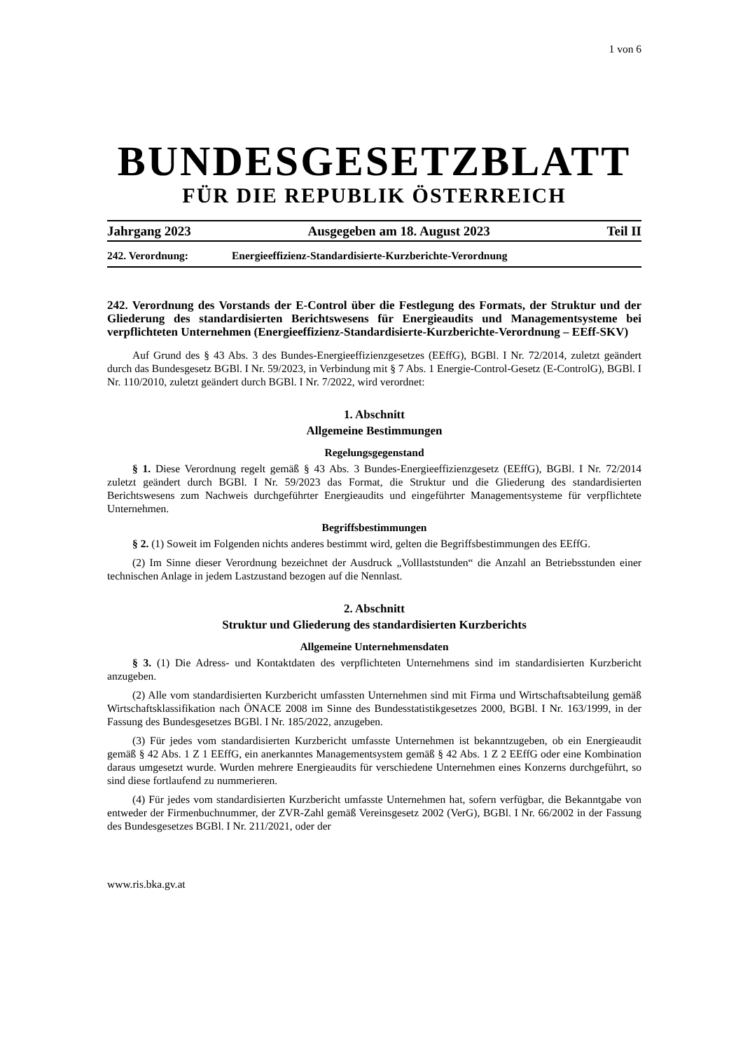1 von 6
BUNDESGESETZBLATT
FÜR DIE REPUBLIK ÖSTERREICH
Jahrgang 2023 Ausgegeben am 18. August 2023 Teil II
242. Verordnung: Energieeffizienz-Standardisierte-Kurzberichte-Verordnung
242. Verordnung des Vorstands der E-Control über die Festlegung des Formats, der Struktur und der Gliederung des standardisierten Berichtswesens für Energieaudits und Managementsysteme bei verpflichteten Unternehmen (Energieeffizienz-Standardisierte-Kurzberichte-Verordnung – EEff-SKV)
Auf Grund des § 43 Abs. 3 des Bundes-Energieeffizienzgesetzes (EEffG), BGBl. I Nr. 72/2014, zuletzt geändert durch das Bundesgesetz BGBl. I Nr. 59/2023, in Verbindung mit § 7 Abs. 1 Energie-Control-Gesetz (E-ControlG), BGBl. I Nr. 110/2010, zuletzt geändert durch BGBl. I Nr. 7/2022, wird verordnet:
1. Abschnitt
Allgemeine Bestimmungen
Regelungsgegenstand
§ 1. Diese Verordnung regelt gemäß § 43 Abs. 3 Bundes-Energieeffizienzgesetz (EEffG), BGBl. I Nr. 72/2014 zuletzt geändert durch BGBl. I Nr. 59/2023 das Format, die Struktur und die Gliederung des standardisierten Berichtswesens zum Nachweis durchgeführter Energieaudits und eingeführter Managementsysteme für verpflichtete Unternehmen.
Begriffsbestimmungen
§ 2. (1) Soweit im Folgenden nichts anderes bestimmt wird, gelten die Begriffsbestimmungen des EEffG.
(2) Im Sinne dieser Verordnung bezeichnet der Ausdruck „Volllaststunden“ die Anzahl an Betriebsstunden einer technischen Anlage in jedem Lastzustand bezogen auf die Nennlast.
2. Abschnitt
Struktur und Gliederung des standardisierten Kurzberichts
Allgemeine Unternehmensdaten
§ 3. (1) Die Adress- und Kontaktdaten des verpflichteten Unternehmens sind im standardisierten Kurzbericht anzugeben.
(2) Alle vom standardisierten Kurzbericht umfassten Unternehmen sind mit Firma und Wirtschaftsabteilung gemäß Wirtschaftsklassifikation nach ÖNACE 2008 im Sinne des Bundesstatistikgesetzes 2000, BGBl. I Nr. 163/1999, in der Fassung des Bundesgesetzes BGBl. I Nr. 185/2022, anzugeben.
(3) Für jedes vom standardisierten Kurzbericht umfasste Unternehmen ist bekanntzugeben, ob ein Energieaudit gemäß § 42 Abs. 1 Z 1 EEffG, ein anerkanntes Managementsystem gemäß § 42 Abs. 1 Z 2 EEffG oder eine Kombination daraus umgesetzt wurde. Wurden mehrere Energieaudits für verschiedene Unternehmen eines Konzerns durchgeführt, so sind diese fortlaufend zu nummerieren.
(4) Für jedes vom standardisierten Kurzbericht umfasste Unternehmen hat, sofern verfügbar, die Bekanntgabe von entweder der Firmenbuchnummer, der ZVR-Zahl gemäß Vereinsgesetz 2002 (VerG), BGBl. I Nr. 66/2002 in der Fassung des Bundesgesetzes BGBl. I Nr. 211/2021, oder der
www.ris.bka.gv.at